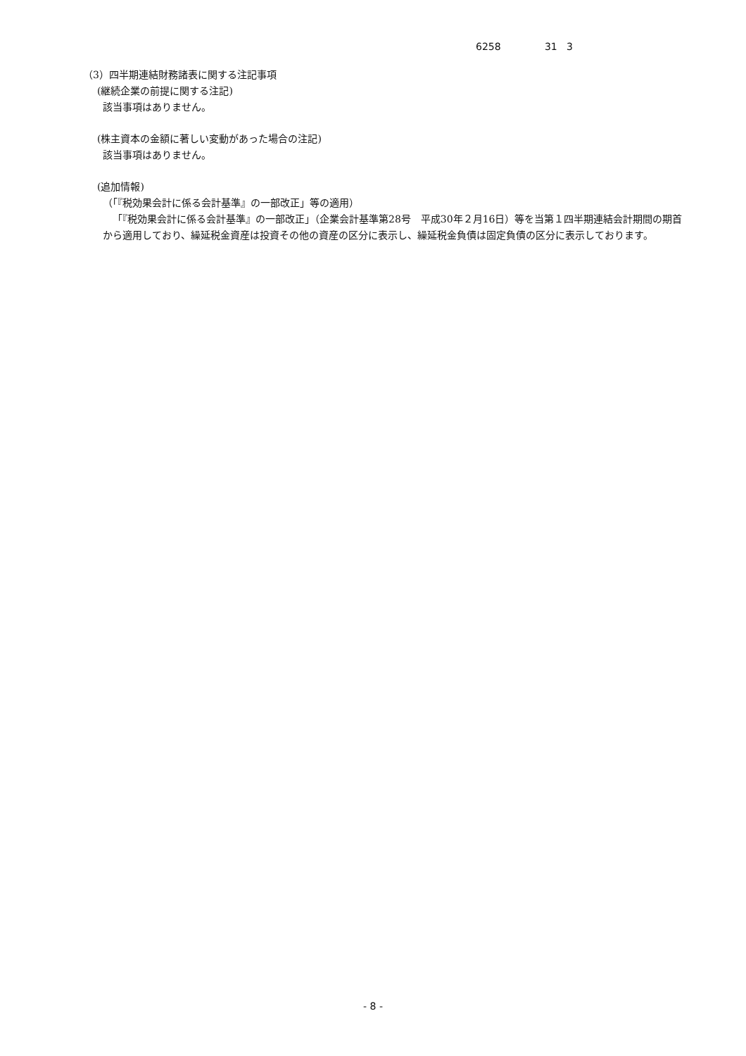6258 31 3
（3）四半期連結財務諸表に関する注記事項
(継続企業の前提に関する注記)
該当事項はありません。
(株主資本の金額に著しい変動があった場合の注記)
該当事項はありません。
(追加情報)
（「『税効果会計に係る会計基準』の一部改正」等の適用）
「『税効果会計に係る会計基準』の一部改正」（企業会計基準第28号　平成30年２月16日）等を当第１四半期連結会計期間の期首から適用しており、繰延税金資産は投資その他の資産の区分に表示し、繰延税金負債は固定負債の区分に表示しております。
- 8 -